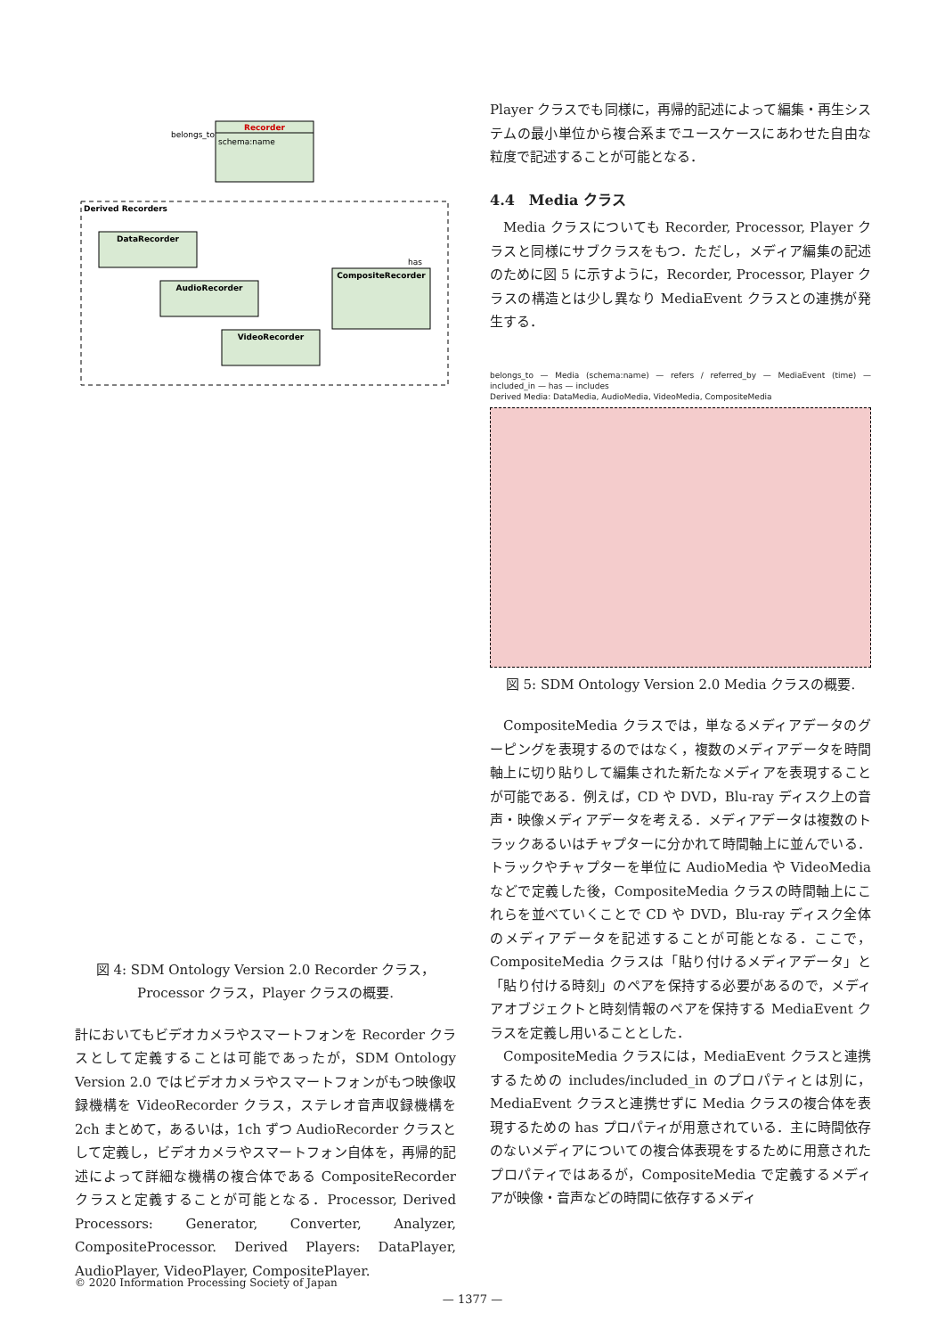Recorder
schema:name
belongs_to
Derived Recorders
DataRecorder
AudioRecorder
VideoRecorder
CompositeRecorder
has
図 4: SDM Ontology Version 2.0 Recorder クラス，Processor クラス，Player クラスの概要.
計においてもビデオカメラやスマートフォンを Recorder クラスとして定義することは可能であったが，SDM Ontology Version 2.0 ではビデオカメラやスマートフォンがもつ映像収録機構を VideoRecorder クラス，ステレオ音声収録機構を 2ch まとめて，あるいは，1ch ずつ AudioRecorder クラスとして定義し，ビデオカメラやスマートフォン自体を，再帰的記述によって詳細な機構の複合体である CompositeRecorder クラスと定義することが可能となる．Processor, Derived Processors: Generator, Converter, Analyzer, CompositeProcessor. Derived Players: DataPlayer, AudioPlayer, VideoPlayer, CompositePlayer.
Player クラスでも同様に，再帰的記述によって編集・再生システムの最小単位から複合系までユースケースにあわせた自由な粒度で記述することが可能となる．
4.4　Media クラス
Media クラスについても Recorder, Processor, Player クラスと同様にサブクラスをもつ．ただし，メディア編集の記述のために図 5 に示すように，Recorder, Processor, Player クラスの構造とは少し異なり MediaEvent クラスとの連携が発生する．
belongs_to — Media (schema:name) — refers / referred_by — MediaEvent (time) — included_in — has — includes
Derived Media: DataMedia, AudioMedia, VideoMedia, CompositeMedia
図 5: SDM Ontology Version 2.0 Media クラスの概要.
CompositeMedia クラスでは，単なるメディアデータのグーピングを表現するのではなく，複数のメディアデータを時間軸上に切り貼りして編集された新たなメディアを表現することが可能である．例えば，CD や DVD，Blu-ray ディスク上の音声・映像メディアデータを考える．メディアデータは複数のトラックあるいはチャプターに分かれて時間軸上に並んでいる．トラックやチャプターを単位に AudioMedia や VideoMedia などで定義した後，CompositeMedia クラスの時間軸上にこれらを並べていくことで CD や DVD，Blu-ray ディスク全体のメディアデータを記述することが可能となる．ここで，CompositeMedia クラスは「貼り付けるメディアデータ」と「貼り付ける時刻」のペアを保持する必要があるので，メディアオブジェクトと時刻情報のペアを保持する MediaEvent クラスを定義し用いることとした．
CompositeMedia クラスには，MediaEvent クラスと連携するための includes/included_in のプロパティとは別に，MediaEvent クラスと連携せずに Media クラスの複合体を表現するための has プロパティが用意されている．主に時間依存のないメディアについての複合体表現をするために用意されたプロパティではあるが，CompositeMedia で定義するメディアが映像・音声などの時間に依存するメディ
© 2020 Information Processing Society of Japan
— 1377 —